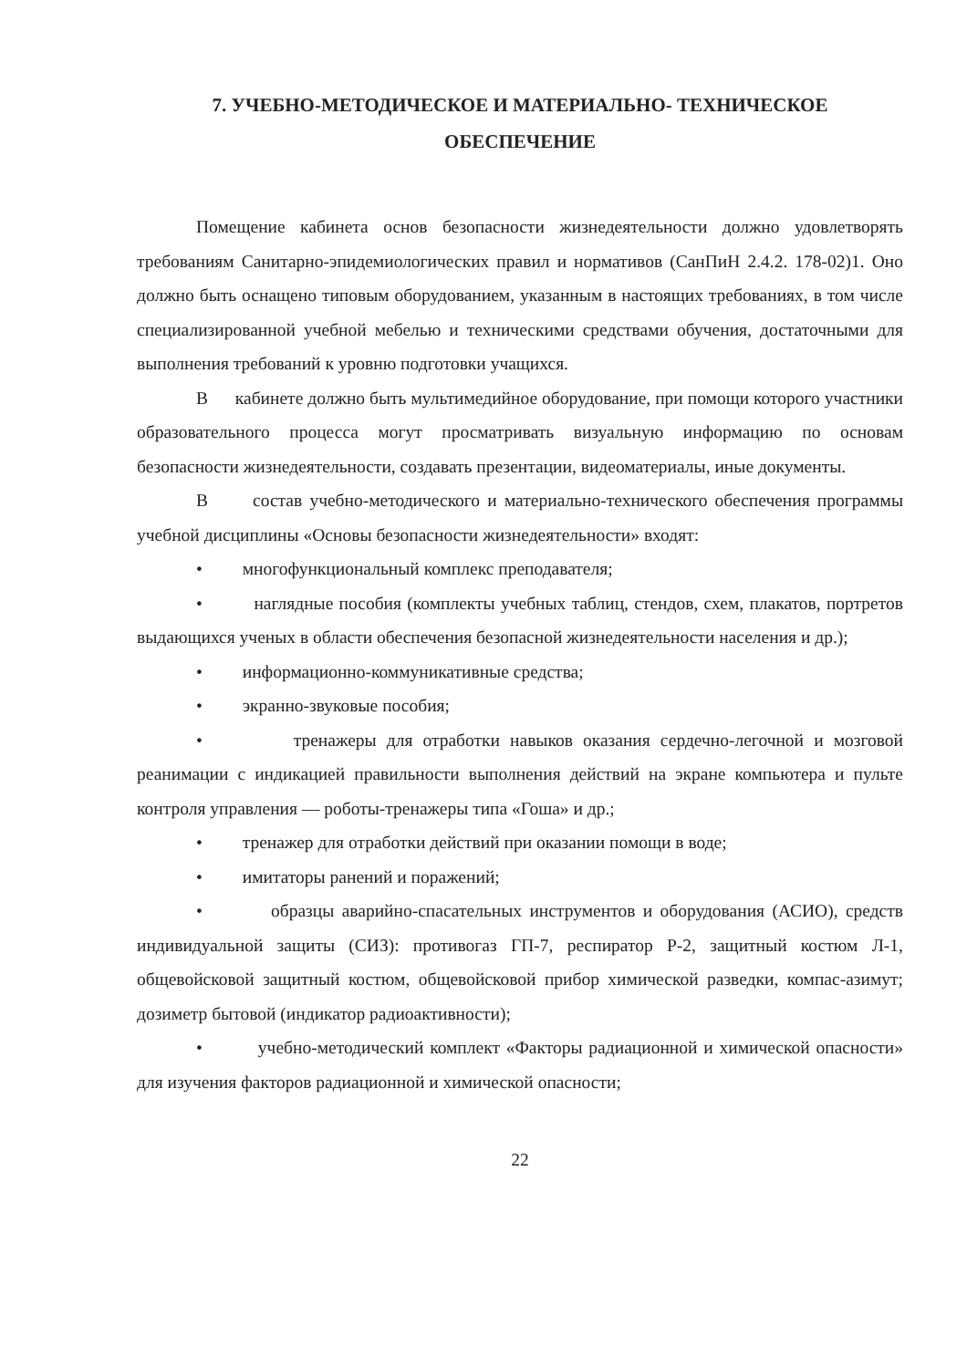7. УЧЕБНО-МЕТОДИЧЕСКОЕ И МАТЕРИАЛЬНО- ТЕХНИЧЕСКОЕ
ОБЕСПЕЧЕНИЕ
Помещение кабинета основ безопасности жизнедеятельности должно удовлетворять требованиям Санитарно-эпидемиологических правил и нормативов (СанПиН 2.4.2. 178-02)1. Оно должно быть оснащено типовым оборудованием, указанным в настоящих требованиях, в том числе специализированной учебной мебелью и техническими средствами обучения, достаточными для выполнения требований к уровню подготовки учащихся.
В кабинете должно быть мультимедийное оборудование, при помощи которого участники образовательного процесса могут просматривать визуальную информацию по основам безопасности жизнедеятельности, создавать презентации, видеоматериалы, иные документы.
В состав учебно-методического и материально-технического обеспечения программы учебной дисциплины «Основы безопасности жизнедеятельности» входят:
• многофункциональный комплекс преподавателя;
• наглядные пособия (комплекты учебных таблиц, стендов, схем, плакатов, портретов выдающихся ученых в области обеспечения безопасной жизнедеятельности населения и др.);
• информационно-коммуникативные средства;
• экранно-звуковые пособия;
• тренажеры для отработки навыков оказания сердечно-легочной и мозговой реанимации с индикацией правильности выполнения действий на экране компьютера и пульте контроля управления — роботы-тренажеры типа «Гоша» и др.;
• тренажер для отработки действий при оказании помощи в воде;
• имитаторы ранений и поражений;
• образцы аварийно-спасательных инструментов и оборудования (АСИО), средств индивидуальной защиты (СИЗ): противогаз ГП-7, респиратор Р-2, защитный костюм Л-1, общевойсковой защитный костюм, общевойсковой прибор химической разведки, компас-азимут; дозиметр бытовой (индикатор радиоактивности);
• учебно-методический комплект «Факторы радиационной и химической опасности» для изучения факторов радиационной и химической опасности;
22